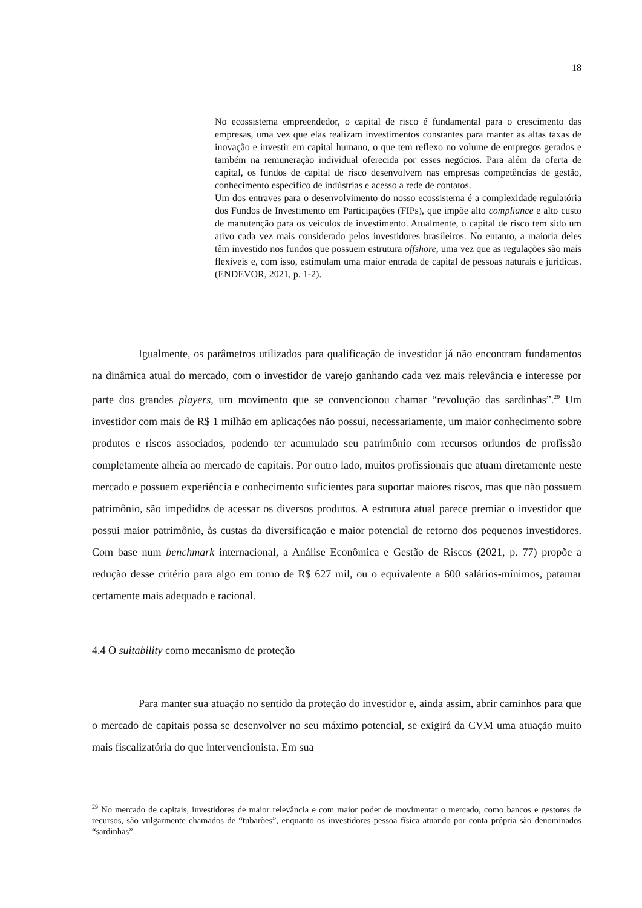18
No ecossistema empreendedor, o capital de risco é fundamental para o crescimento das empresas, uma vez que elas realizam investimentos constantes para manter as altas taxas de inovação e investir em capital humano, o que tem reflexo no volume de empregos gerados e também na remuneração individual oferecida por esses negócios. Para além da oferta de capital, os fundos de capital de risco desenvolvem nas empresas competências de gestão, conhecimento específico de indústrias e acesso a rede de contatos.
Um dos entraves para o desenvolvimento do nosso ecossistema é a complexidade regulatória dos Fundos de Investimento em Participações (FIPs), que impõe alto compliance e alto custo de manutenção para os veículos de investimento. Atualmente, o capital de risco tem sido um ativo cada vez mais considerado pelos investidores brasileiros. No entanto, a maioria deles têm investido nos fundos que possuem estrutura offshore, uma vez que as regulações são mais flexíveis e, com isso, estimulam uma maior entrada de capital de pessoas naturais e jurídicas. (ENDEVOR, 2021, p. 1-2).
Igualmente, os parâmetros utilizados para qualificação de investidor já não encontram fundamentos na dinâmica atual do mercado, com o investidor de varejo ganhando cada vez mais relevância e interesse por parte dos grandes players, um movimento que se convencionou chamar “revolução das sardinhas”.<sup>29</sup> Um investidor com mais de R$ 1 milhão em aplicações não possui, necessariamente, um maior conhecimento sobre produtos e riscos associados, podendo ter acumulado seu patrimônio com recursos oriundos de profissão completamente alheia ao mercado de capitais. Por outro lado, muitos profissionais que atuam diretamente neste mercado e possuem experiência e conhecimento suficientes para suportar maiores riscos, mas que não possuem patrimônio, são impedidos de acessar os diversos produtos. A estrutura atual parece premiar o investidor que possui maior patrimônio, às custas da diversificação e maior potencial de retorno dos pequenos investidores. Com base num benchmark internacional, a Análise Econômica e Gestão de Riscos (2021, p. 77) propõe a redução desse critério para algo em torno de R$ 627 mil, ou o equivalente a 600 salários-mínimos, patamar certamente mais adequado e racional.
4.4 O suitability como mecanismo de proteção
Para manter sua atuação no sentido da proteção do investidor e, ainda assim, abrir caminhos para que o mercado de capitais possa se desenvolver no seu máximo potencial, se exigirá da CVM uma atuação muito mais fiscalizatória do que intervencionista. Em sua
<sup>29</sup> No mercado de capitais, investidores de maior relevância e com maior poder de movimentar o mercado, como bancos e gestores de recursos, são vulgarmente chamados de “tubarões”, enquanto os investidores pessoa física atuando por conta própria são denominados “sardinhas”.